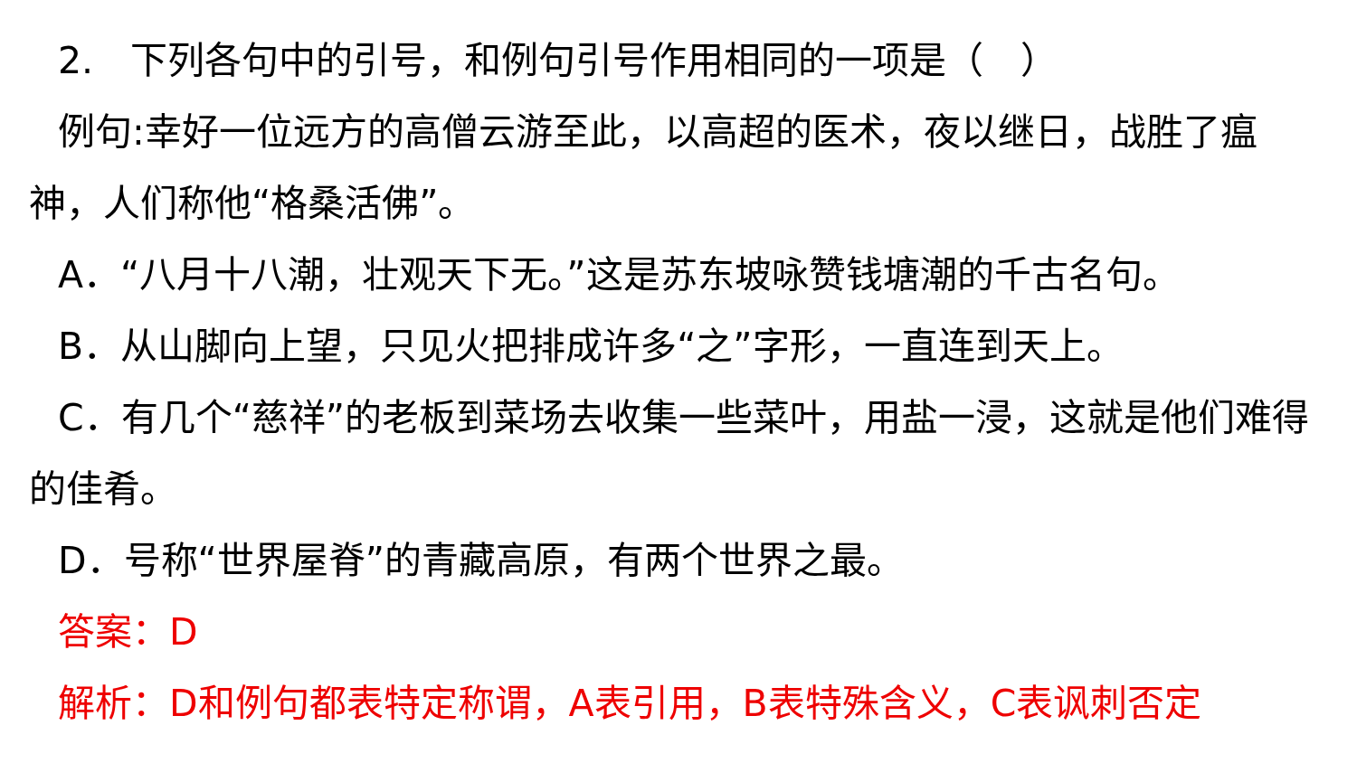2.　下列各句中的引号，和例句引号作用相同的一项是（　）
例句:幸好一位远方的高僧云游至此，以高超的医术，夜以继日，战胜了瘟神，人们称他“格桑活佛”。
A．“八月十八潮，壮观天下无。”这是苏东坡咏赞钱塘潮的千古名句。
B．从山脚向上望，只见火把排成许多“之”字形，一直连到天上。
C．有几个“慈祥”的老板到菜场去收集一些菜叶，用盐一浸，这就是他们难得的佳肴。
D．号称“世界屋脊”的青藏高原，有两个世界之最。
答案：D
解析：D和例句都表特定称谓，A表引用，B表特殊含义，C表讽刺否定